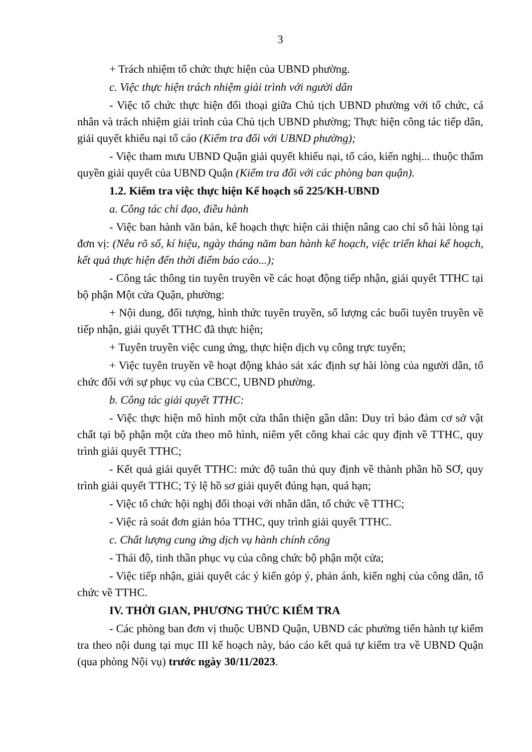3
+ Trách nhiệm tổ chức thực hiện của UBND phường.
c. Việc thực hiện trách nhiệm giải trình với người dân
- Việc tổ chức thực hiện đối thoại giữa Chủ tịch UBND phường với tổ chức, cá nhân và trách nhiệm giải trình của Chủ tịch UBND phường; Thực hiện công tác tiếp dân, giải quyết khiếu nại tố cáo (Kiểm tra đối với UBND phường);
- Việc tham mưu UBND Quận giải quyết khiếu nại, tố cáo, kiến nghị... thuộc thẩm quyền giải quyết của UBND Quận (Kiểm tra đối với các phòng ban quận).
1.2. Kiểm tra việc thực hiện Kế hoạch số 225/KH-UBND
a. Công tác chỉ đạo, điều hành
- Việc ban hành văn bản, kế hoạch thực hiện cải thiện nâng cao chỉ số hài lòng tại đơn vị: (Nêu rõ số, kí hiệu, ngày tháng năm ban hành kế hoạch, việc triển khai kế hoạch, kết quả thực hiện đến thời điểm báo cáo...);
- Công tác thông tin tuyên truyền về các hoạt động tiếp nhận, giải quyết TTHC tại bộ phận Một cửa Quận, phường:
+ Nội dung, đối tượng, hình thức tuyên truyền, số lượng các buổi tuyên truyền về tiếp nhận, giải quyết TTHC đã thực hiện;
+ Tuyên truyền việc cung ứng, thực hiện dịch vụ công trực tuyến;
+ Việc tuyên truyền về hoạt động khảo sát xác định sự hài lòng của người dân, tổ chức đối với sự phục vụ của CBCC, UBND phường.
b. Công tác giải quyết TTHC:
- Việc thực hiện mô hình một cửa thân thiện gần dân: Duy trì bảo đảm cơ sở vật chất tại bộ phận một cửa theo mô hình, niêm yết công khai các quy định về TTHC, quy trình giải quyết TTHC;
- Kết quả giải quyết TTHC: mức độ tuân thủ quy định về thành phần hồ SƠ, quy trình giải quyết TTHC; Tỷ lệ hồ sơ giải quyết đúng hạn, quá hạn;
- Việc tổ chức hội nghị đối thoại với nhân dân, tổ chức về TTHC;
- Việc rà soát đơn giản hóa TTHC, quy trình giải quyết TTHC.
c. Chất lượng cung ứng dịch vụ hành chính công
- Thái độ, tinh thần phục vụ của công chức bộ phận một cửa;
- Việc tiếp nhận, giải quyết các ý kiến góp ý, phản ánh, kiến nghị của công dân, tổ chức về TTHC.
IV. THỜI GIAN, PHƯƠNG THỨC KIỂM TRA
- Các phòng ban đơn vị thuộc UBND Quận, UBND các phường tiến hành tự kiểm tra theo nội dung tại mục III kế hoạch này, báo cáo kết quả tự kiểm tra về UBND Quận (qua phòng Nội vụ) trước ngày 30/11/2023.